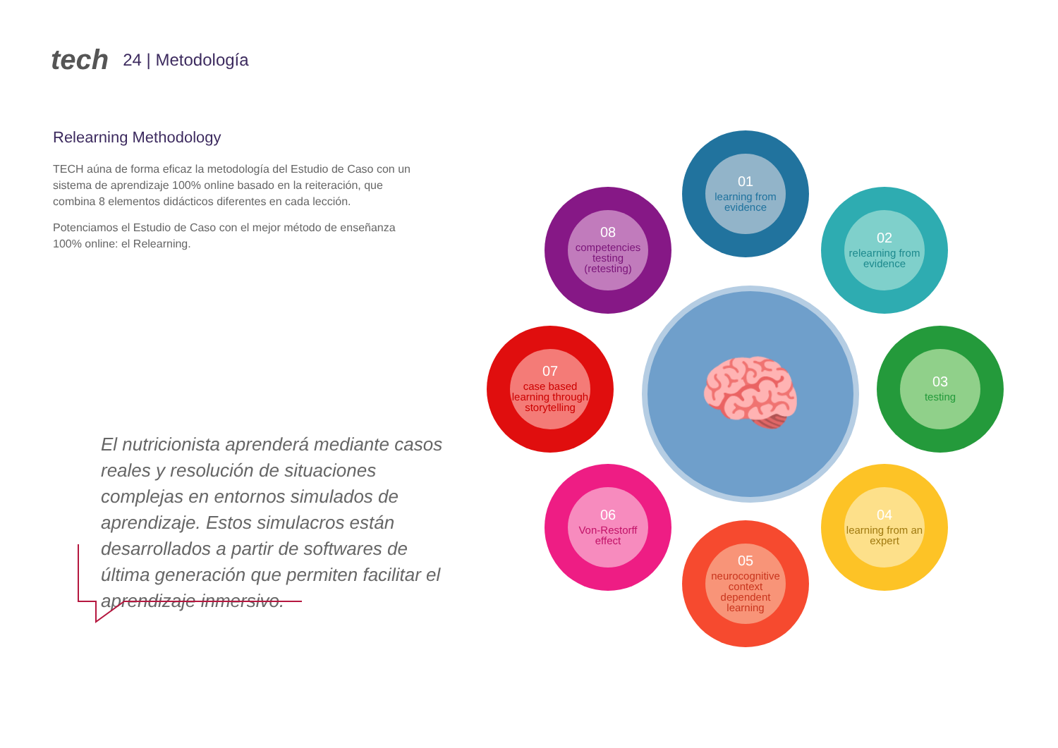tech 24 | Metodología
Relearning Methodology
TECH aúna de forma eficaz la metodología del Estudio de Caso con un sistema de aprendizaje 100% online basado en la reiteración, que combina 8 elementos didácticos diferentes en cada lección.
Potenciamos el Estudio de Caso con el mejor método de enseñanza 100% online: el Relearning.
El nutricionista aprenderá mediante casos reales y resolución de situaciones complejas en entornos simulados de aprendizaje. Estos simulacros están desarrollados a partir de softwares de última generación que permiten facilitar el aprendizaje inmersivo.
🧠
01
learning from evidence
02
relearning from evidence
03
testing
04
learning from an expert
05
neurocognitive context dependent learning
06
Von-Restorff effect
07
case based learning through storytelling
08
competencies testing (retesting)